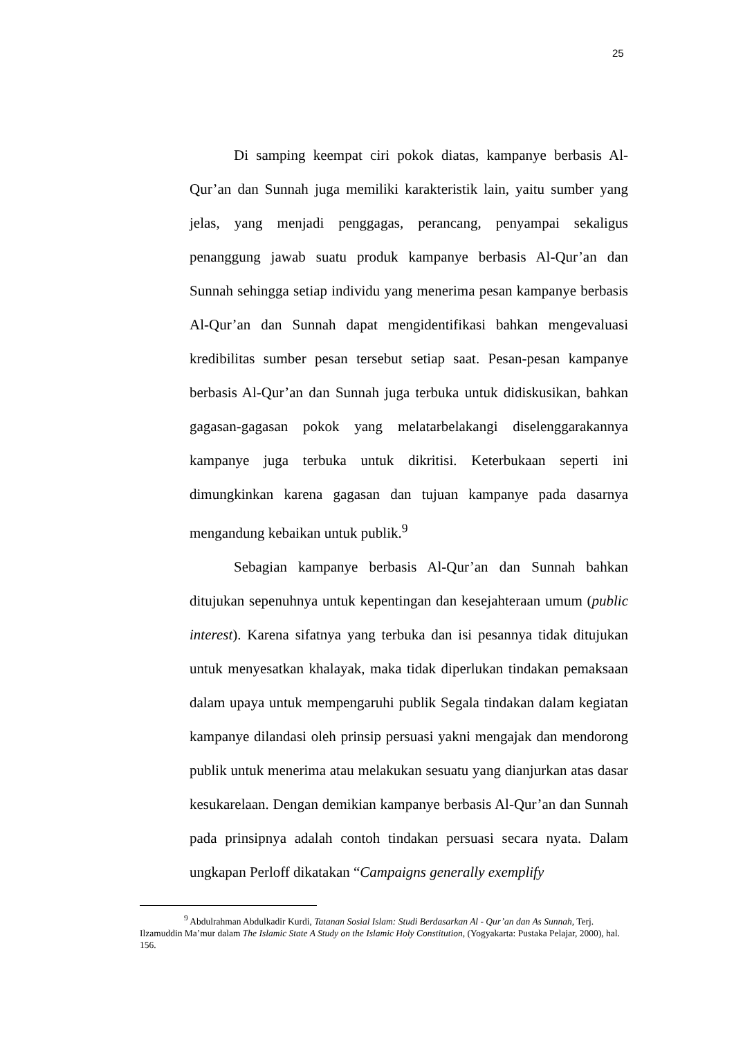25
Di samping keempat ciri pokok diatas, kampanye berbasis Al-Qur’an dan Sunnah juga memiliki karakteristik lain, yaitu sumber yang jelas, yang menjadi penggagas, perancang, penyampai sekaligus penanggung jawab suatu produk kampanye berbasis Al-Qur’an dan Sunnah sehingga setiap individu yang menerima pesan kampanye berbasis Al-Qur’an dan Sunnah dapat mengidentifikasi bahkan mengevaluasi kredibilitas sumber pesan tersebut setiap saat. Pesan-pesan kampanye berbasis Al-Qur’an dan Sunnah juga terbuka untuk didiskusikan, bahkan gagasan-gagasan pokok yang melatarbelakangi diselenggarakannya kampanye juga terbuka untuk dikritisi. Keterbukaan seperti ini dimungkinkan karena gagasan dan tujuan kampanye pada dasarnya mengandung kebaikan untuk publik.<sup>9</sup>
Sebagian kampanye berbasis Al-Qur’an dan Sunnah bahkan ditujukan sepenuhnya untuk kepentingan dan kesejahteraan umum (public interest). Karena sifatnya yang terbuka dan isi pesannya tidak ditujukan untuk menyesatkan khalayak, maka tidak diperlukan tindakan pemaksaan dalam upaya untuk mempengaruhi publik Segala tindakan dalam kegiatan kampanye dilandasi oleh prinsip persuasi yakni mengajak dan mendorong publik untuk menerima atau melakukan sesuatu yang dianjurkan atas dasar kesukarelaan. Dengan demikian kampanye berbasis Al-Qur’an dan Sunnah pada prinsipnya adalah contoh tindakan persuasi secara nyata. Dalam ungkapan Perloff dikatakan “Campaigns generally exemplify
<sup>9</sup> Abdulrahman Abdulkadir Kurdi, Tatanan Sosial Islam: Studi Berdasarkan Al - Qur’an dan As Sunnah, Terj. Ilzamuddin Ma’mur dalam The Islamic State A Study on the Islamic Holy Constitution, (Yogyakarta: Pustaka Pelajar, 2000), hal. 156.